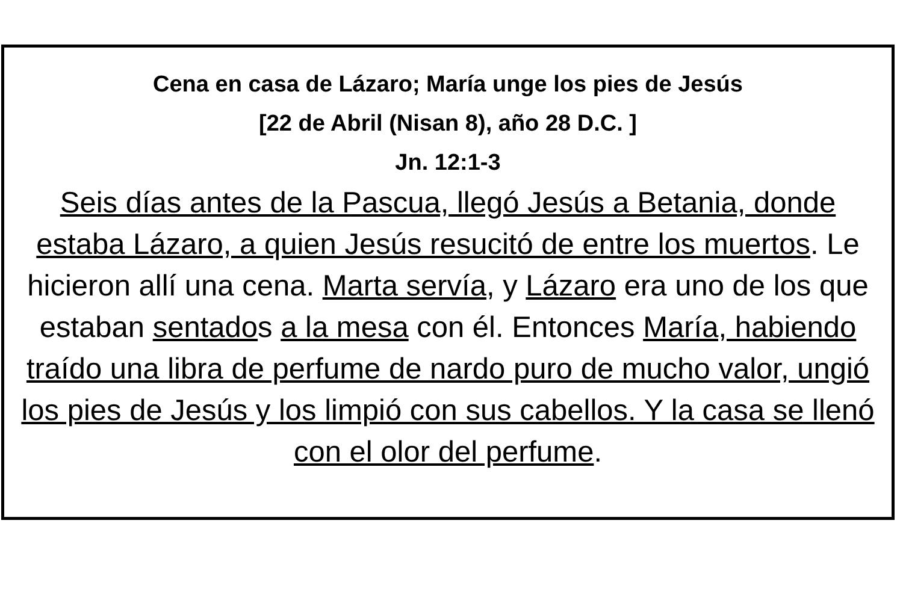Cena en casa de Lázaro; María unge los pies de Jesús
[22 de Abril (Nisan 8), año 28 D.C. ]
Jn. 12:1-3
Seis días antes de la Pascua, llegó Jesús a Betania, donde estaba Lázaro, a quien Jesús resucitó de entre los muertos. Le hicieron allí una cena. Marta servía, y Lázaro era uno de los que estaban sentados a la mesa con él. Entonces María, habiendo traído una libra de perfume de nardo puro de mucho valor, ungió los pies de Jesús y los limpió con sus cabellos. Y la casa se llenó con el olor del perfume.